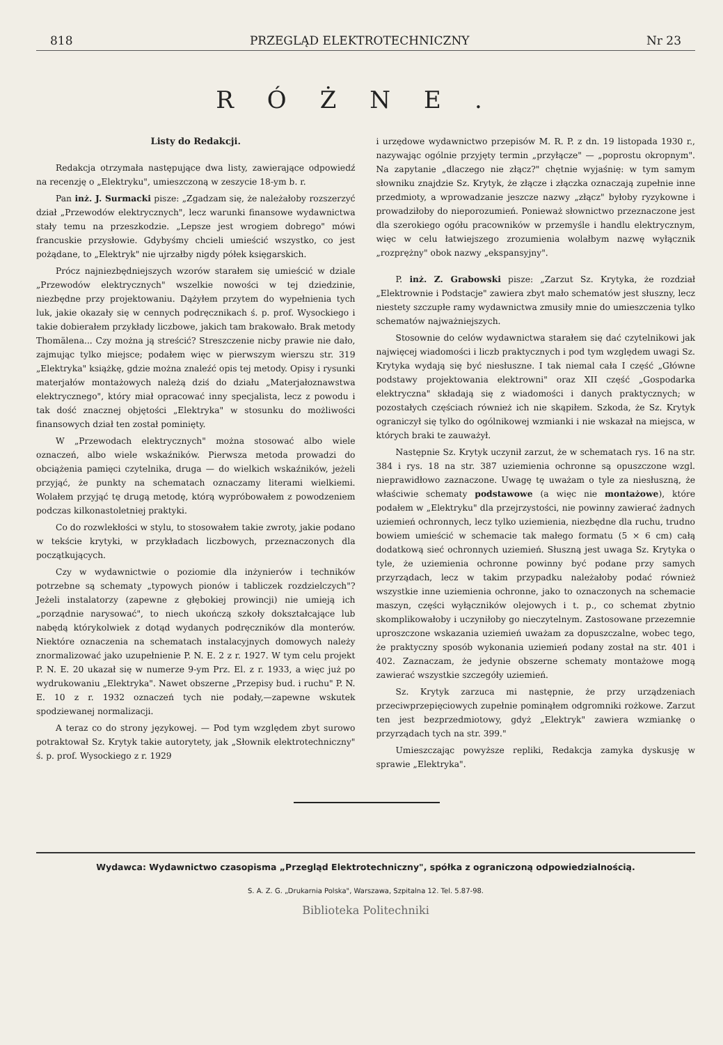818 PRZEGLĄD ELEKTROTECHNICZNY Nr 23
RÓŻNE.
Listy do Redakcji.
Redakcja otrzymała następujące dwa listy, zawierające odpowiedź na recenzję o „Elektryku", umieszczoną w zeszycie 18-ym b. r.
Pan inż. J. Surmacki pisze: „Zgadzam się, że należałoby rozszerzyć dział „Przewodów elektrycznych", lecz warunki finansowe wydawnictwa stały temu na przeszkodzie. „Lepsze jest wrogiem dobrego" mówi francuskie przysłowie. Gdybyśmy chcieli umieścić wszystko, co jest pożądane, to „Elektryk" nie ujrzałby nigdy półek księgarskich.
Prócz najniezbędniejszych wzorów starałem się umieścić w dziale „Przewodów elektrycznych" wszelkie nowości w tej dziedzinie, niezbędne przy projektowaniu. Dążyłem przytem do wypełnienia tych luk, jakie okazały się w cennych podręcznikach ś. p. prof. Wysockiego i takie dobierałem przykłady liczbowe, jakich tam brakowało. Brak metody Thomälena... Czy można ją streścić? Streszczenie nicby prawie nie dało, zajmując tylko miejsce; podałem więc w pierwszym wierszu str. 319 „Elektryka" książkę, gdzie można znaleźć opis tej metody. Opisy i rysunki materjałów montażowych należą dziś do działu „Materjałoznawstwa elektrycznego", który miał opracować inny specjalista, lecz z powodu i tak dość znacznej objętości „Elektryka" w stosunku do możliwości finansowych dział ten został pominięty.
W „Przewodach elektrycznych" można stosować albo wiele oznaczeń, albo wiele wskaźników. Pierwsza metoda prowadzi do obciążenia pamięci czytelnika, druga — do wielkich wskaźników, jeżeli przyjąć, że punkty na schematach oznaczamy literami wielkiemi. Wolałem przyjąć tę drugą metodę, którą wypróbowałem z powodzeniem podczas kilkonastoletniej praktyki.
Co do rozwlekłości w stylu, to stosowałem takie zwroty, jakie podano w tekście krytyki, w przykładach liczbowych, przeznaczonych dla początkujących.
Czy w wydawnictwie o poziomie dla inżynierów i techników potrzebne są schematy „typowych pionów i tabliczek rozdzielczych"? Jeżeli instalatorzy (zapewne z głębokiej prowincji) nie umieją ich „porządnie narysować", to niech ukończą szkoły dokształcające lub nabędą którykolwiek z dotąd wydanych podręczników dla monterów. Niektóre oznaczenia na schematach instalacyjnych domowych należy znormalizować jako uzupełnienie P. N. E. 2 z r. 1927. W tym celu projekt P. N. E. 20 ukazał się w numerze 9-ym Prz. El. z r. 1933, a więc już po wydrukowaniu „Elektryka". Nawet obszerne „Przepisy bud. i ruchu" P. N. E. 10 z r. 1932 oznaczeń tych nie podały,—zapewne wskutek spodziewanej normalizacji.
A teraz co do strony językowej. — Pod tym względem zbyt surowo potraktował Sz. Krytyk takie autorytety, jak „Słownik elektrotechniczny" ś. p. prof. Wysockiego z r. 1929
i urzędowe wydawnictwo przepisów M. R. P. z dn. 19 listopada 1930 r., nazywając ogólnie przyjęty termin „przyłącze" — „poprostu okropnym". Na zapytanie „dlaczego nie złącz?" chętnie wyjaśnię: w tym samym słowniku znajdzie Sz. Krytyk, że złącze i złączka oznaczają zupełnie inne przedmioty, a wprowadzanie jeszcze nazwy „złącz" byłoby ryzykowne i prowadziłoby do nieporozumień. Ponieważ słownictwo przeznaczone jest dla szerokiego ogółu pracowników w przemyśle i handlu elektrycznym, więc w celu łatwiejszego zrozumienia wolałbym nazwę wyłącznik „rozprężny" obok nazwy „ekspansyjny".
P. inż. Z. Grabowski pisze: „Zarzut Sz. Krytyka, że rozdział „Elektrownie i Podstacje" zawiera zbyt mało schematów jest słuszny, lecz niestety szczupłe ramy wydawnictwa zmusiły mnie do umieszczenia tylko schematów najważniejszych.
Stosownie do celów wydawnictwa starałem się dać czytelnikowi jak najwięcej wiadomości i liczb praktycznych i pod tym względem uwagi Sz. Krytyka wydają się być niesłuszne. I tak niemal cała I część „Główne podstawy projektowania elektrowni" oraz XII część „Gospodarka elektryczna" składają się z wiadomości i danych praktycznych; w pozostałych częściach również ich nie skąpiłem. Szkoda, że Sz. Krytyk ograniczył się tylko do ogólnikowej wzmianki i nie wskazał na miejsca, w których braki te zauważył.
Następnie Sz. Krytyk uczynił zarzut, że w schematach rys. 16 na str. 384 i rys. 18 na str. 387 uziemienia ochronne są opuszczone wzgl. nieprawidłowo zaznaczone. Uwagę tę uważam o tyle za niesłuszną, że właściwie schematy podstawowe (a więc nie montażowe), które podałem w „Elektryku" dla przejrzystości, nie powinny zawierać żadnych uziemień ochronnych, lecz tylko uziemienia, niezbędne dla ruchu, trudno bowiem umieścić w schemacie tak małego formatu (5 × 6 cm) całą dodatkową sieć ochronnych uziemień. Słuszną jest uwaga Sz. Krytyka o tyle, że uziemienia ochronne powinny być podane przy samych przyrządach, lecz w takim przypadku należałoby podać również wszystkie inne uziemienia ochronne, jako to oznaczonych na schemacie maszyn, części wyłączników olejowych i t. p., co schemat zbytnio skomplikowałoby i uczyniłoby go nieczytelnym. Zastosowane przezemnie uproszczone wskazania uziemień uważam za dopuszczalne, wobec tego, że praktyczny sposób wykonania uziemień podany został na str. 401 i 402. Zaznaczam, że jedynie obszerne schematy montażowe mogą zawierać wszystkie szczegóły uziemień.
Sz. Krytyk zarzuca mi następnie, że przy urządzeniach przeciwprzepięciowych zupełnie pominąłem odgromniki rożkowe. Zarzut ten jest bezprzedmiotowy, gdyż „Elektryk" zawiera wzmiankę o przyrządach tych na str. 399."
Umieszczając powyższe repliki, Redakcja zamyka dyskusję w sprawie „Elektryka".
Wydawca: Wydawnictwo czasopisma „Przegląd Elektrotechniczny", spółka z ograniczoną odpowiedzialnością.
S. A. Z. G. „Drukarnia Polska", Warszawa, Szpitalna 12. Tel. 5.87-98.
Biblioteka Politechniki